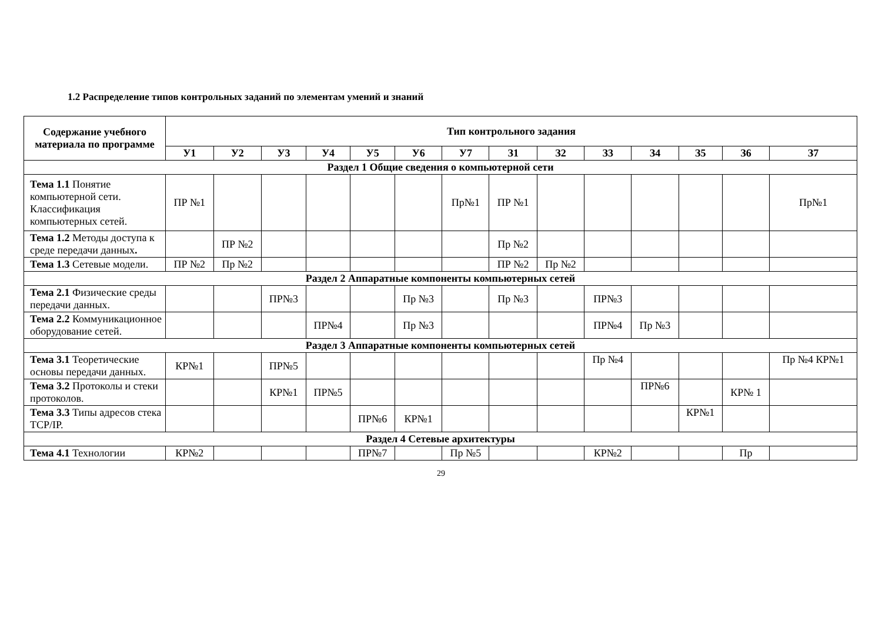1.2 Распределение типов контрольных заданий по элементам умений и знаний
| Содержание учебного материала по программе | Тип контрольного задания | | | | | | | | | | | | | |
| --- | --- | --- | --- | --- | --- | --- | --- | --- | --- | --- | --- | --- | --- | --- |
| | У1 | У2 | У3 | У4 | У5 | У6 | У7 | З1 | З2 | З3 | З4 | З5 | З6 | З7 |
| Раздел 1 Общие сведения о компьютерной сети | | | | | | | | | | | | | | |
| Тема 1.1 Понятие компьютерной сети. Классификация компьютерных сетей. | ПР №1 | | | | | | Пр№1 | ПР №1 | | | | | | Пр№1 |
| Тема 1.2 Методы доступа к среде передачи данных . | | ПР №2 | | | | | | Пр №2 | | | | | | |
| Тема 1.3 Сетевые модели. | ПР №2 | Пр №2 | | | | | | ПР №2 | Пр №2 | | | | | |
| Раздел 2 Аппаратные компоненты компьютерных сетей | | | | | | | | | | | | | | |
| Тема 2.1 Физические среды передачи данных. | | | ПР№3 | | | Пр №3 | | Пр №3 | | ПР№3 | | | | |
| Тема 2.2 Коммуникационное оборудование сетей. | | | | ПР№4 | | Пр №3 | | | | ПР№4 | Пр №3 | | | |
| Раздел 3 Аппаратные компоненты компьютерных сетей | | | | | | | | | | | | | | |
| Тема 3.1 Теоретические основы передачи данных. | КР№1 | | ПР№5 | | | | | | | Пр №4 | | | | Пр №4 КР№1 |
| Тема 3.2 Протоколы и стеки протоколов. | | | КР№1 | ПР№5 | | | | | | | ПР№6 | | КР№ 1 | |
| Тема 3.3 Типы адресов стека TCP/IP. | | | | | ПР№6 | КР№1 | | | | | | КР№1 | | |
| Раздел 4 Сетевые архитектуры | | | | | | | | | | | | | | |
| Тема 4.1 Технологии | КР№2 | | | | ПР№7 | | Пр №5 | | | КР№2 | | | Пр | |
29